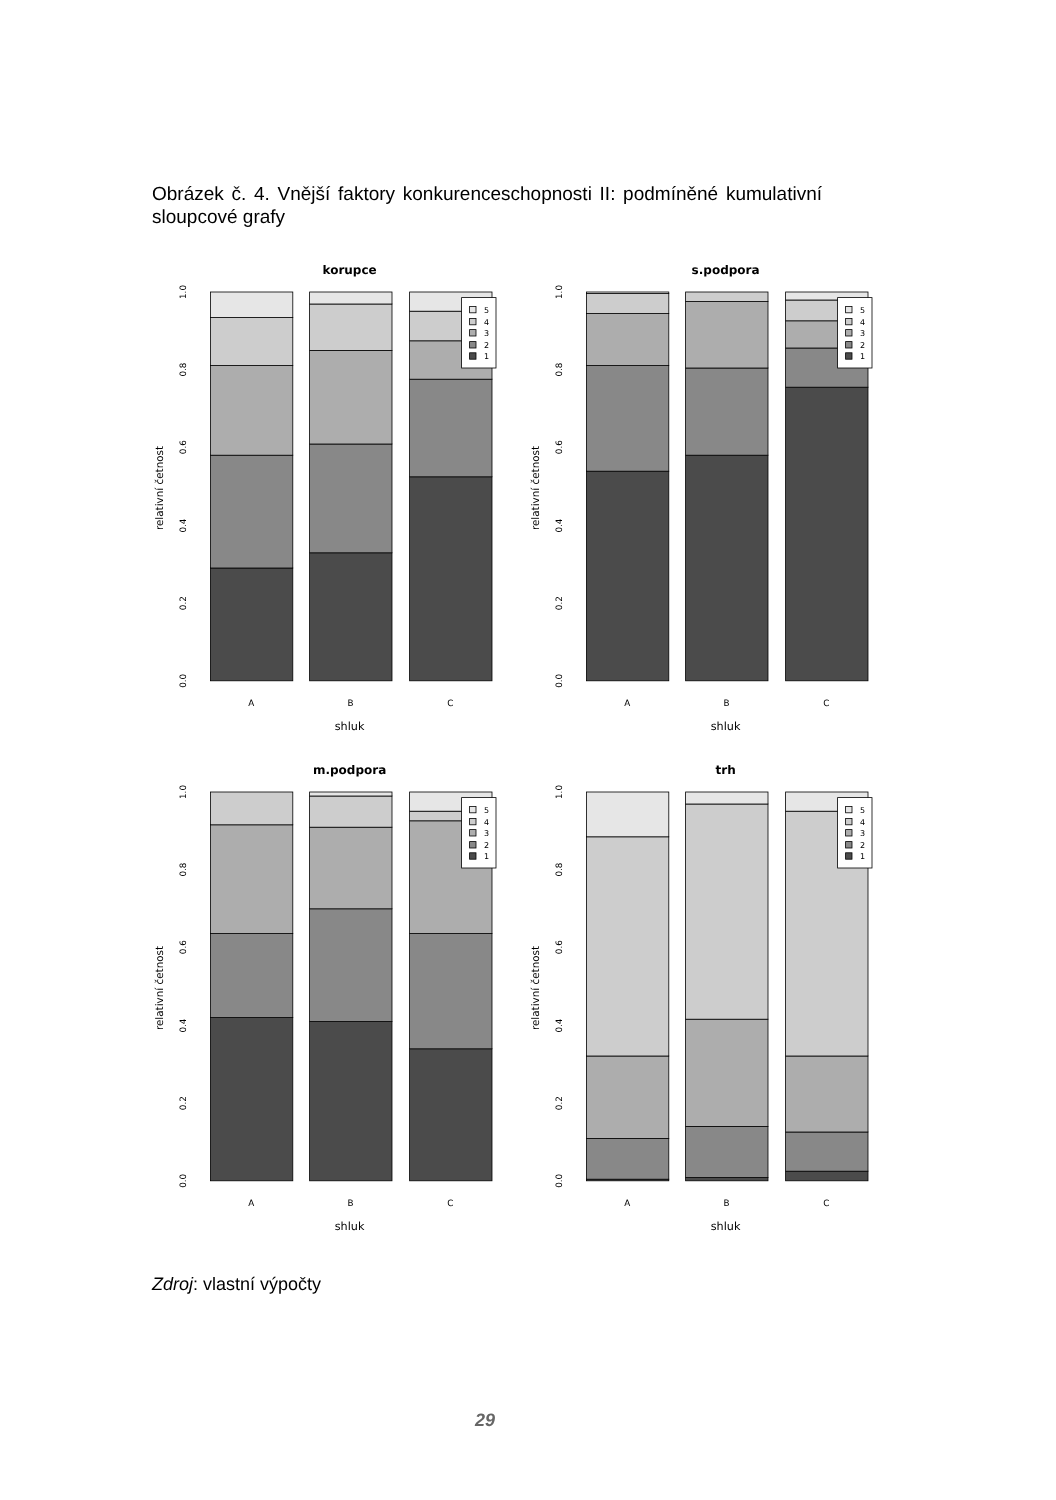Obrázek č. 4. Vnější faktory konkurenceschopnosti II: podmíněné kumulativní sloupcové grafy
korupce
5
4
3
2
1
0.0
0.2
0.4
0.6
0.8
1.0
relativní četnost
A
B
C
shluk
s.podpora
5
4
3
2
1
0.0
0.2
0.4
0.6
0.8
1.0
relativní četnost
A
B
C
shluk
m.podpora
5
4
3
2
1
0.0
0.2
0.4
0.6
0.8
1.0
relativní četnost
A
B
C
shluk
trh
5
4
3
2
1
0.0
0.2
0.4
0.6
0.8
1.0
relativní četnost
A
B
C
shluk
Zdroj: vlastní výpočty
29